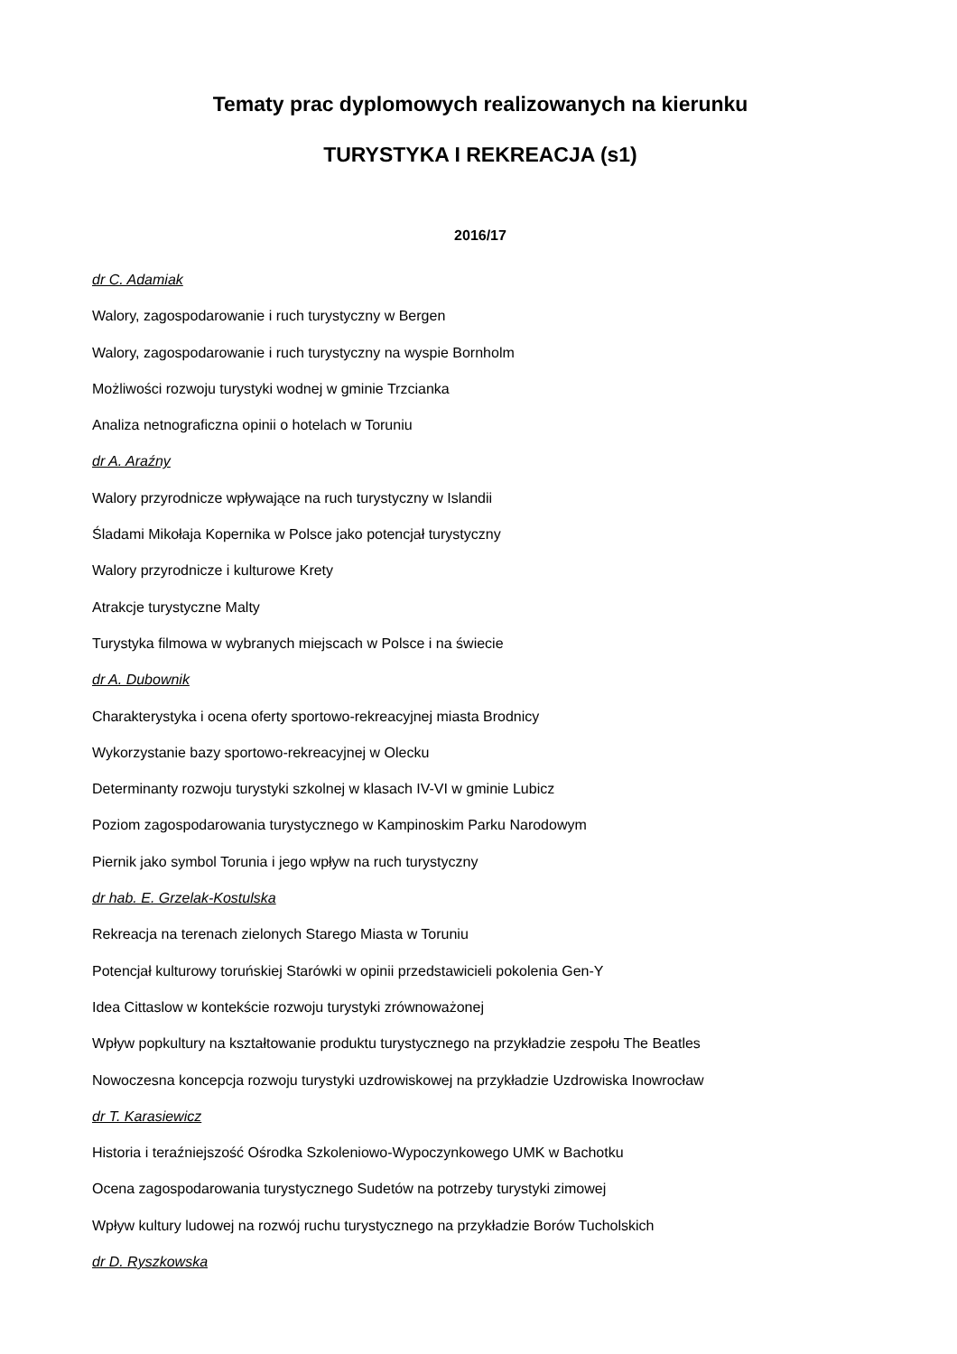Tematy prac dyplomowych realizowanych na kierunku
TURYSTYKA I REKREACJA (s1)
2016/17
dr C. Adamiak
Walory, zagospodarowanie i ruch turystyczny w Bergen
Walory, zagospodarowanie i ruch turystyczny na wyspie Bornholm
Możliwości rozwoju turystyki wodnej w gminie Trzcianka
Analiza netnograficzna opinii o hotelach w Toruniu
dr A. Araźny
Walory przyrodnicze wpływające na ruch turystyczny w Islandii
Śladami Mikołaja Kopernika w Polsce jako potencjał turystyczny
Walory przyrodnicze i kulturowe Krety
Atrakcje turystyczne Malty
Turystyka filmowa w wybranych miejscach w Polsce i na świecie
dr A. Dubownik
Charakterystyka i ocena oferty sportowo-rekreacyjnej miasta Brodnicy
Wykorzystanie bazy sportowo-rekreacyjnej w Olecku
Determinanty rozwoju turystyki szkolnej w klasach IV-VI w gminie Lubicz
Poziom zagospodarowania turystycznego w Kampinoskim Parku Narodowym
Piernik jako symbol Torunia i jego wpływ na ruch turystyczny
dr hab. E. Grzelak-Kostulska
Rekreacja na terenach zielonych Starego Miasta w Toruniu
Potencjał kulturowy toruńskiej Starówki w opinii przedstawicieli pokolenia Gen-Y
Idea Cittaslow w kontekście rozwoju turystyki zrównoważonej
Wpływ popkultury na kształtowanie produktu turystycznego na przykładzie zespołu The Beatles
Nowoczesna koncepcja rozwoju turystyki uzdrowiskowej na przykładzie Uzdrowiska Inowrocław
dr T. Karasiewicz
Historia i teraźniejszość Ośrodka Szkoleniowo-Wypoczynkowego UMK w Bachotku
Ocena zagospodarowania turystycznego Sudetów na potrzeby turystyki zimowej
Wpływ kultury ludowej na rozwój ruchu turystycznego na przykładzie Borów Tucholskich
dr D. Ryszkowska